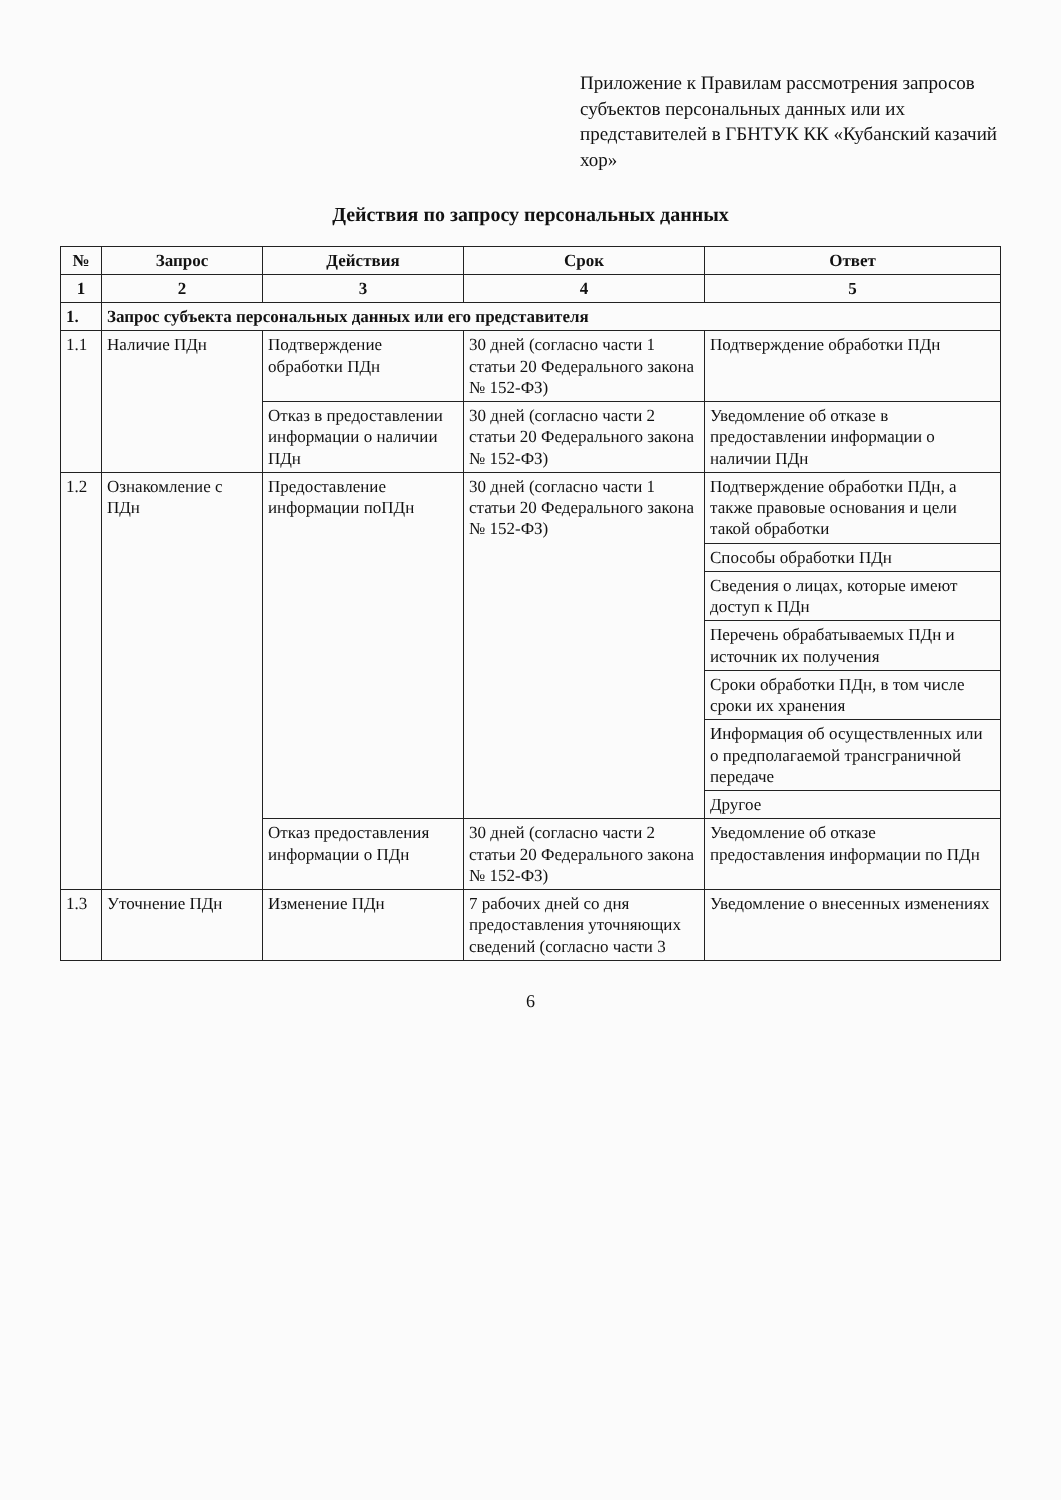Приложение к Правилам рассмотрения запросов субъектов персональных данных или их представителей в ГБНТУК КК «Кубанский казачий хор»
Действия по запросу персональных данных
| № | Запрос | Действия | Срок | Ответ |
| --- | --- | --- | --- | --- |
| 1 | 2 | 3 | 4 | 5 |
| 1. | Запрос субъекта персональных данных или его представителя | | | |
| 1.1 | Наличие ПДн | Подтверждение обработки ПДн | 30 дней (согласно части 1 статьи 20 Федерального закона № 152-ФЗ) | Подтверждение обработки ПДн |
| | | Отказ в предоставлении информации о наличии ПДн | 30 дней (согласно части 2 статьи 20 Федерального закона № 152-ФЗ) | Уведомление об отказе в предоставлении информации о наличии ПДн |
| 1.2 | Ознакомление с ПДн | Предоставление информации поПДн | 30 дней (согласно части 1 статьи 20 Федерального закона № 152-ФЗ) | Подтверждение обработки ПДн, а также правовые основания и цели такой обработки |
| | | | | Способы обработки ПДн |
| | | | | Сведения о лицах, которые имеют доступ к ПДн |
| | | | | Перечень обрабатываемых ПДн и источник их получения |
| | | | | Сроки обработки ПДн, в том числе сроки их хранения |
| | | | | Информация об осуществленных или о предполагаемой трансграничной передаче |
| | | | | Другое |
| | | Отказ предоставления информации о ПДн | 30 дней (согласно части 2 статьи 20 Федерального закона № 152-ФЗ) | Уведомление об отказе предоставления информации по ПДн |
| 1.3 | Уточнение ПДн | Изменение ПДн | 7 рабочих дней со дня предоставления уточняющих сведений (согласно части 3 | Уведомление о внесенных изменениях |
6